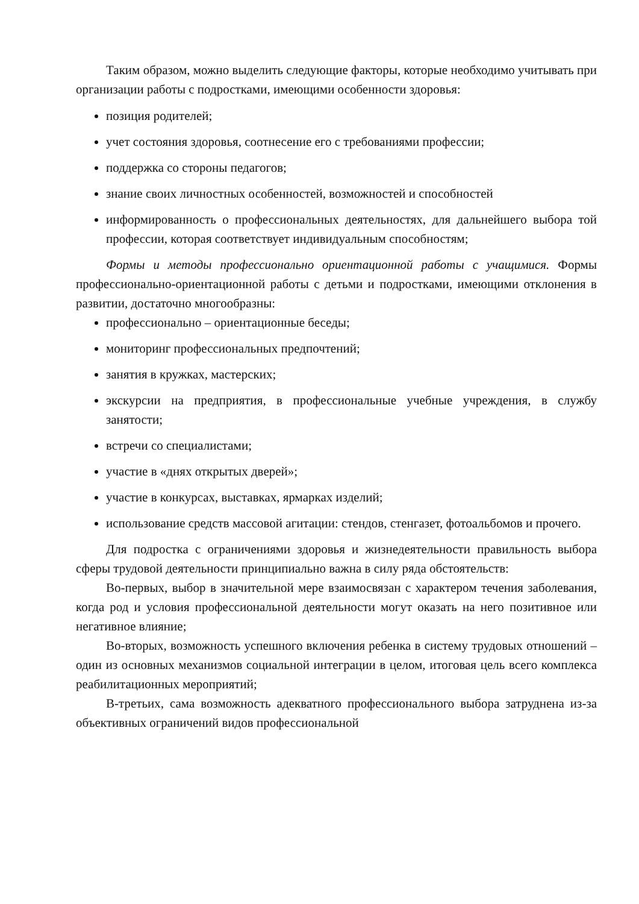Таким образом, можно выделить следующие факторы, которые необходимо учитывать при организации работы с подростками, имеющими особенности здоровья:
позиция родителей;
учет состояния здоровья, соотнесение его с требованиями профессии;
поддержка со стороны педагогов;
знание своих личностных особенностей, возможностей и способностей
информированность о профессиональных деятельностях, для дальнейшего выбора той профессии, которая соответствует индивидуальным способностям;
Формы и методы профессионально ориентационной работы с учащимися. Формы профессионально-ориентационной работы с детьми и подростками, имеющими отклонения в развитии, достаточно многообразны:
профессионально – ориентационные беседы;
мониторинг профессиональных предпочтений;
занятия в кружках, мастерских;
экскурсии на предприятия, в профессиональные учебные учреждения, в службу занятости;
встречи со специалистами;
участие в «днях открытых дверей»;
участие в конкурсах, выставках, ярмарках изделий;
использование средств массовой агитации: стендов, стенгазет, фотоальбомов и прочего.
Для подростка с ограничениями здоровья и жизнедеятельности правильность выбора сферы трудовой деятельности принципиально важна в силу ряда обстоятельств:
Во-первых, выбор в значительной мере взаимосвязан с характером течения заболевания, когда род и условия профессиональной деятельности могут оказать на него позитивное или негативное влияние;
Во-вторых, возможность успешного включения ребенка в систему трудовых отношений – один из основных механизмов социальной интеграции в целом, итоговая цель всего комплекса реабилитационных мероприятий;
В-третьих, сама возможность адекватного профессионального выбора затруднена из-за объективных ограничений видов профессиональной